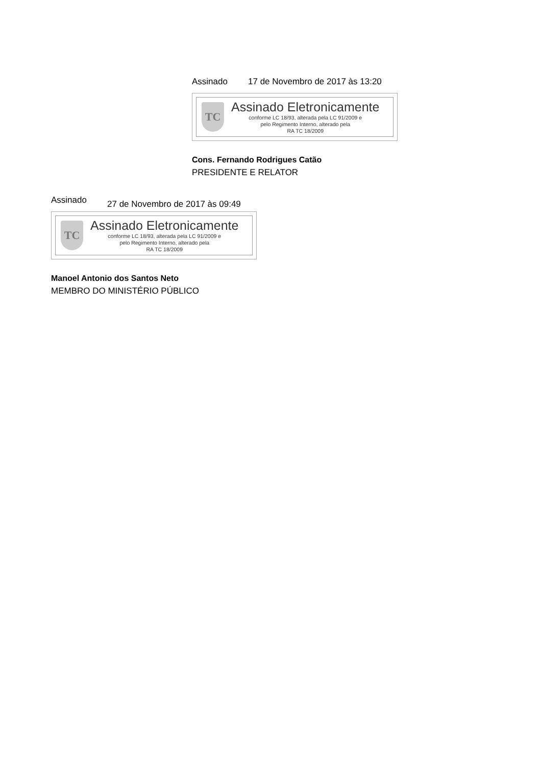Assinado 17 de Novembro de 2017 às 13:20
TC
Assinado Eletronicamente
conforme LC 18/93, alterada pela LC 91/2009 e
pelo Regimento Interno, alterado pela
RA TC 18/2009
Cons. Fernando Rodrigues Catão
PRESIDENTE E RELATOR
Assinado 27 de Novembro de 2017 às 09:49
TC
Assinado Eletronicamente
conforme LC 18/93, alterada pela LC 91/2009 e
pelo Regimento Interno, alterado pela
RA TC 18/2009
Manoel Antonio dos Santos Neto
MEMBRO DO MINISTÉRIO PÚBLICO